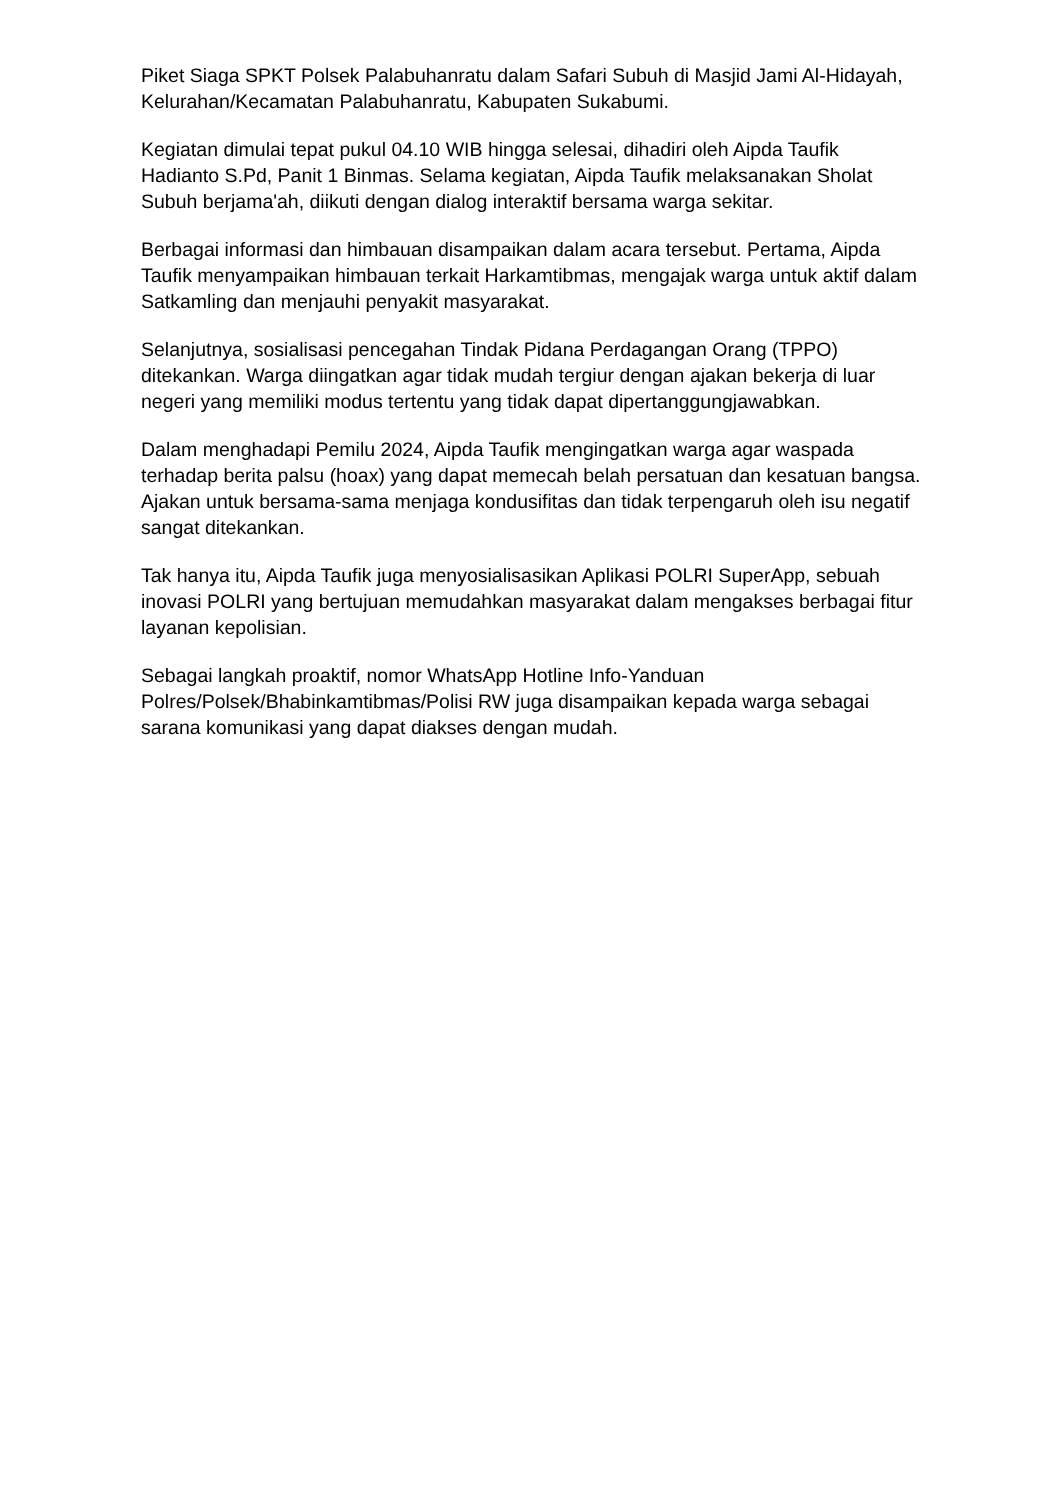Piket Siaga SPKT Polsek Palabuhanratu dalam Safari Subuh di Masjid Jami Al-Hidayah, Kelurahan/Kecamatan Palabuhanratu, Kabupaten Sukabumi.
Kegiatan dimulai tepat pukul 04.10 WIB hingga selesai, dihadiri oleh Aipda Taufik Hadianto S.Pd, Panit 1 Binmas. Selama kegiatan, Aipda Taufik melaksanakan Sholat Subuh berjama'ah, diikuti dengan dialog interaktif bersama warga sekitar.
Berbagai informasi dan himbauan disampaikan dalam acara tersebut. Pertama, Aipda Taufik menyampaikan himbauan terkait Harkamtibmas, mengajak warga untuk aktif dalam Satkamling dan menjauhi penyakit masyarakat.
Selanjutnya, sosialisasi pencegahan Tindak Pidana Perdagangan Orang (TPPO) ditekankan. Warga diingatkan agar tidak mudah tergiur dengan ajakan bekerja di luar negeri yang memiliki modus tertentu yang tidak dapat dipertanggungjawabkan.
Dalam menghadapi Pemilu 2024, Aipda Taufik mengingatkan warga agar waspada terhadap berita palsu (hoax) yang dapat memecah belah persatuan dan kesatuan bangsa. Ajakan untuk bersama-sama menjaga kondusifitas dan tidak terpengaruh oleh isu negatif sangat ditekankan.
Tak hanya itu, Aipda Taufik juga menyosialisasikan Aplikasi POLRI SuperApp, sebuah inovasi POLRI yang bertujuan memudahkan masyarakat dalam mengakses berbagai fitur layanan kepolisian.
Sebagai langkah proaktif, nomor WhatsApp Hotline Info-Yanduan Polres/Polsek/Bhabinkamtibmas/Polisi RW juga disampaikan kepada warga sebagai sarana komunikasi yang dapat diakses dengan mudah.